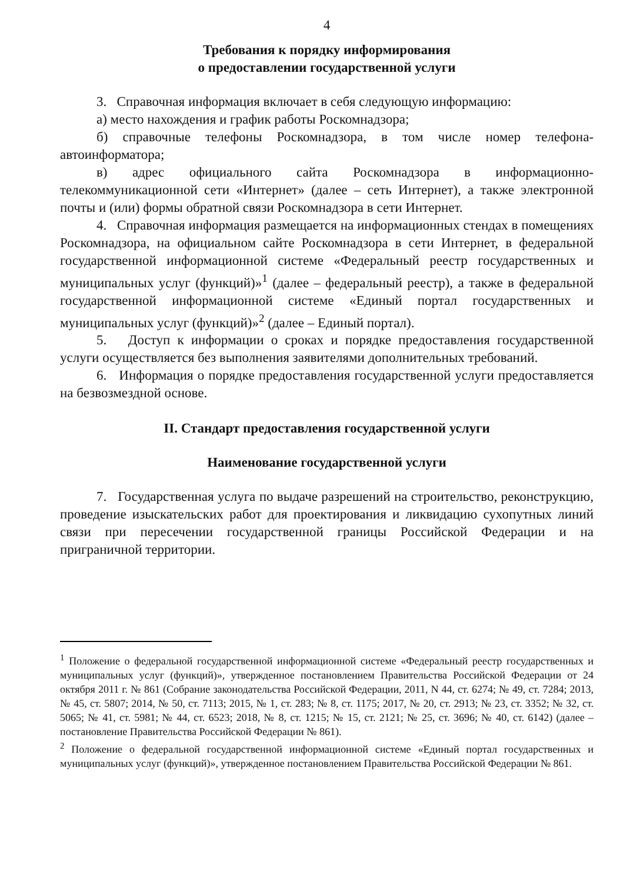4
Требования к порядку информирования
о предоставлении государственной услуги
3. Справочная информация включает в себя следующую информацию:
а) место нахождения и график работы Роскомнадзора;
б) справочные телефоны Роскомнадзора, в том числе номер телефона-автоинформатора;
в) адрес официального сайта Роскомнадзора в информационно-телекоммуникационной сети «Интернет» (далее – сеть Интернет), а также электронной почты и (или) формы обратной связи Роскомнадзора в сети Интернет.
4. Справочная информация размещается на информационных стендах в помещениях Роскомнадзора, на официальном сайте Роскомнадзора в сети Интернет, в федеральной государственной информационной системе «Федеральный реестр государственных и муниципальных услуг (функций)»<sup>1</sup> (далее – федеральный реестр), а также в федеральной государственной информационной системе «Единый портал государственных и муниципальных услуг (функций)»<sup>2</sup> (далее – Единый портал).
5. Доступ к информации о сроках и порядке предоставления государственной услуги осуществляется без выполнения заявителями дополнительных требований.
6. Информация о порядке предоставления государственной услуги предоставляется на безвозмездной основе.
II. Стандарт предоставления государственной услуги
Наименование государственной услуги
7. Государственная услуга по выдаче разрешений на строительство, реконструкцию, проведение изыскательских работ для проектирования и ликвидацию сухопутных линий связи при пересечении государственной границы Российской Федерации и на приграничной территории.
<sup>1</sup> Положение о федеральной государственной информационной системе «Федеральный реестр государственных и муниципальных услуг (функций)», утвержденное постановлением Правительства Российской Федерации от 24 октября 2011 г. № 861 (Собрание законодательства Российской Федерации, 2011, N 44, ст. 6274; № 49, ст. 7284; 2013, № 45, ст. 5807; 2014, № 50, ст. 7113; 2015, № 1, ст. 283; № 8, ст. 1175; 2017, № 20, ст. 2913; № 23, ст. 3352; № 32, ст. 5065; № 41, ст. 5981; № 44, ст. 6523; 2018, № 8, ст. 1215; № 15, ст. 2121; № 25, ст. 3696; № 40, ст. 6142) (далее – постановление Правительства Российской Федерации № 861).
<sup>2</sup> Положение о федеральной государственной информационной системе «Единый портал государственных и муниципальных услуг (функций)», утвержденное постановлением Правительства Российской Федерации № 861.